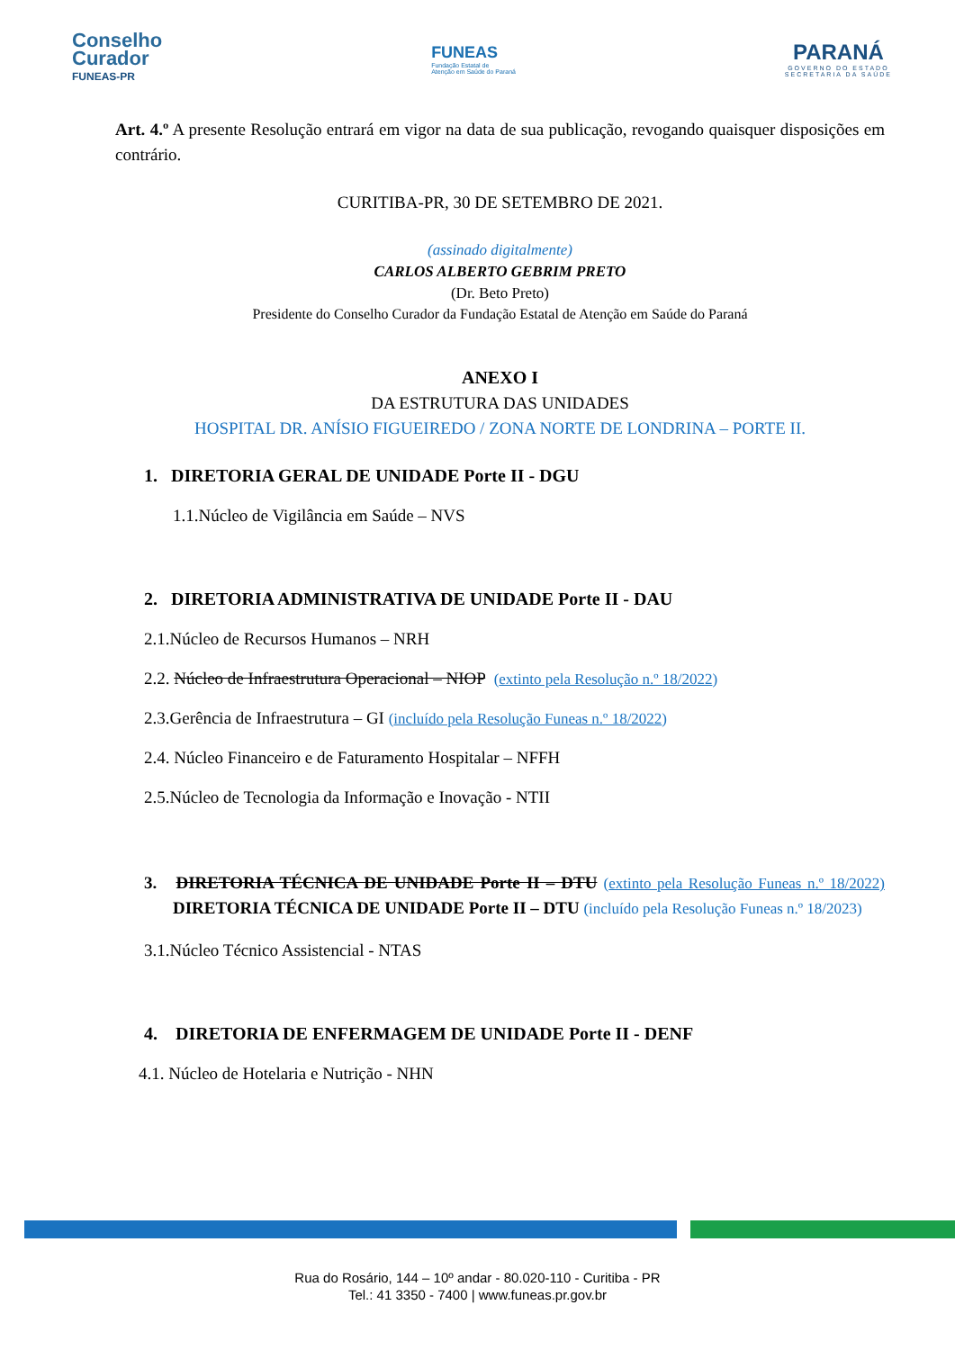Conselho
Curador
FUNEAS-PR
FUNEAS
Fundação Estatal de
Atenção em Saúde do Paraná
PARANÁ
GOVERNO DO ESTADO
SECRETARIA DA SAÚDE
Art. 4.º A presente Resolução entrará em vigor na data de sua publicação, revogando quaisquer disposições em contrário.
CURITIBA-PR, 30 DE SETEMBRO DE 2021.
(assinado digitalmente)
CARLOS ALBERTO GEBRIM PRETO
(Dr. Beto Preto)
Presidente do Conselho Curador da Fundação Estatal de Atenção em Saúde do Paraná
ANEXO I
DA ESTRUTURA DAS UNIDADES
HOSPITAL DR. ANÍSIO FIGUEIREDO / ZONA NORTE DE LONDRINA – PORTE II.
1. DIRETORIA GERAL DE UNIDADE Porte II - DGU
1.1.Núcleo de Vigilância em Saúde – NVS
2. DIRETORIA ADMINISTRATIVA DE UNIDADE Porte II - DAU
2.1.Núcleo de Recursos Humanos – NRH
2.2. Núcleo de Infraestrutura Operacional – NIOP (extinto pela Resolução n.º 18/2022)
2.3.Gerência de Infraestrutura – GI (incluído pela Resolução Funeas n.º 18/2022)
2.4. Núcleo Financeiro e de Faturamento Hospitalar – NFFH
2.5.Núcleo de Tecnologia da Informação e Inovação - NTII
3. DIRETORIA TÉCNICA DE UNIDADE Porte II – DTU (extinto pela Resolução Funeas n.º 18/2022) DIRETORIA TÉCNICA DE UNIDADE Porte II – DTU (incluído pela Resolução Funeas n.º 18/2023)
3.1.Núcleo Técnico Assistencial - NTAS
4. DIRETORIA DE ENFERMAGEM DE UNIDADE Porte II - DENF
4.1. Núcleo de Hotelaria e Nutrição - NHN
Rua do Rosário, 144 – 10º andar - 80.020-110 - Curitiba - PR
Tel.: 41 3350 - 7400 | www.funeas.pr.gov.br